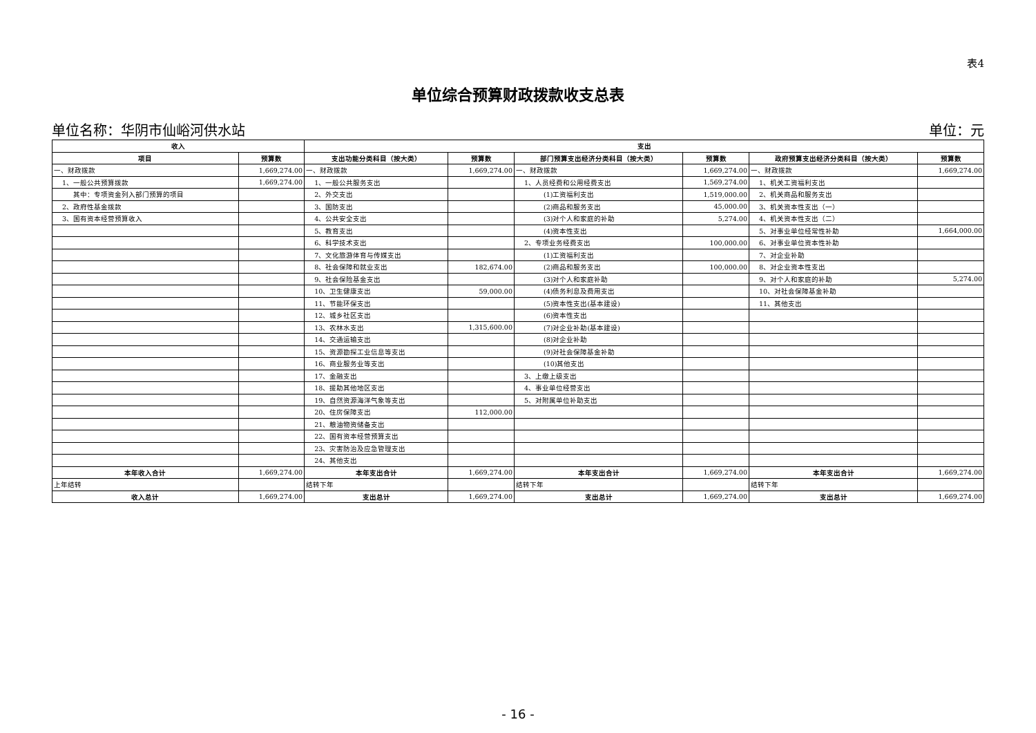表4
单位综合预算财政拨款收支总表
单位名称：华阴市仙峪河供水站 单位：元
| 收入 | | 支出 | | | | | |
| --- | --- | --- | --- | --- | --- | --- | --- |
| 项目 | 预算数 | 支出功能分类科目（按大类） | 预算数 | 部门预算支出经济分类科目（按大类） | 预算数 | 政府预算支出经济分类科目（按大类） | 预算数 |
| 一、财政拨款 | 1,669,274.00 | 一、财政拨款 | 1,669,274.00 | 一、财政拨款 | 1,669,274.00 | 一、财政拨款 | 1,669,274.00 |
| 1、一般公共预算拨款 | 1,669,274.00 | 1、一般公共服务支出 | | 1、人员经费和公用经费支出 | 1,569,274.00 | 1、机关工资福利支出 | |
| 其中：专项资金列入部门预算的项目 | | 2、外交支出 | | (1)工资福利支出 | 1,519,000.00 | 2、机关商品和服务支出 | |
| 2、政府性基金拨款 | | 3、国防支出 | | (2)商品和服务支出 | 45,000.00 | 3、机关资本性支出（一） | |
| 3、国有资本经营预算收入 | | 4、公共安全支出 | | (3)对个人和家庭的补助 | 5,274.00 | 4、机关资本性支出（二） | |
| | | 5、教育支出 | | (4)资本性支出 | | 5、对事业单位经常性补助 | 1,664,000.00 |
| | | 6、科学技术支出 | | 2、专项业务经费支出 | 100,000.00 | 6、对事业单位资本性补助 | |
| | | 7、文化旅游体育与传媒支出 | | (1)工资福利支出 | | 7、对企业补助 | |
| | | 8、社会保障和就业支出 | 182,674.00 | (2)商品和服务支出 | 100,000.00 | 8、对企业资本性支出 | |
| | | 9、社会保险基金支出 | | (3)对个人和家庭补助 | | 9、对个人和家庭的补助 | 5,274.00 |
| | | 10、卫生健康支出 | 59,000.00 | (4)债务利息及费用支出 | | 10、对社会保障基金补助 | |
| | | 11、节能环保支出 | | (5)资本性支出(基本建设) | | 11、其他支出 | |
| | | 12、城乡社区支出 | | (6)资本性支出 | | | |
| | | 13、农林水支出 | 1,315,600.00 | (7)对企业补助(基本建设) | | | |
| | | 14、交通运输支出 | | (8)对企业补助 | | | |
| | | 15、资源勘探工业信息等支出 | | (9)对社会保障基金补助 | | | |
| | | 16、商业服务业等支出 | | (10)其他支出 | | | |
| | | 17、金融支出 | | 3、上缴上级支出 | | | |
| | | 18、援助其他地区支出 | | 4、事业单位经营支出 | | | |
| | | 19、自然资源海洋气象等支出 | | 5、对附属单位补助支出 | | | |
| | | 20、住房保障支出 | 112,000.00 | | | | |
| | | 21、粮油物资储备支出 | | | | | |
| | | 22、国有资本经营预算支出 | | | | | |
| | | 23、灾害防治及应急管理支出 | | | | | |
| | | 24、其他支出 | | | | | |
| 本年收入合计 | 1,669,274.00 | 本年支出合计 | 1,669,274.00 | 本年支出合计 | 1,669,274.00 | 本年支出合计 | 1,669,274.00 |
| 上年结转 | | 结转下年 | | 结转下年 | | 结转下年 | |
| 收入总计 | 1,669,274.00 | 支出总计 | 1,669,274.00 | 支出总计 | 1,669,274.00 | 支出总计 | 1,669,274.00 |
- 16 -